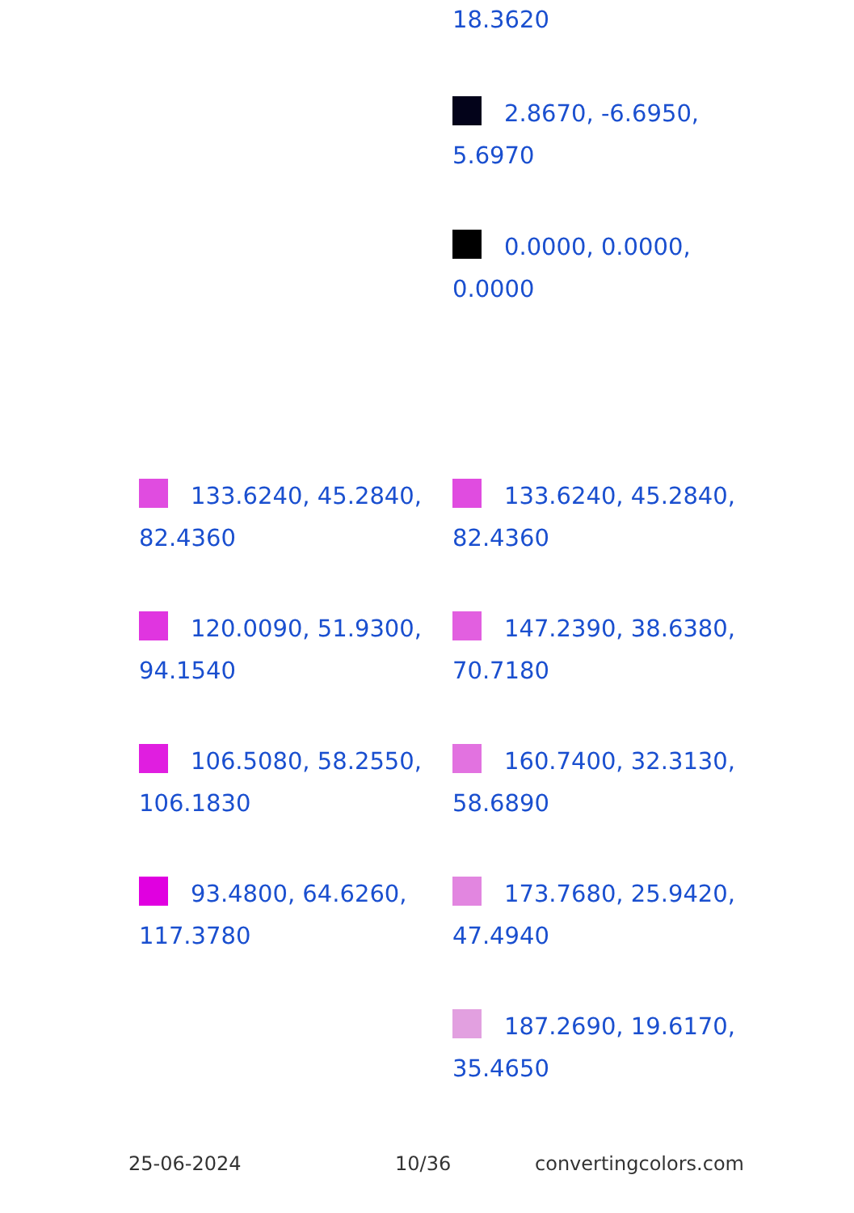18.3620
2.8670, -6.6950, 5.6970
0.0000, 0.0000, 0.0000
133.6240, 45.2840, 82.4360
133.6240, 45.2840, 82.4360
120.0090, 51.9300, 94.1540
147.2390, 38.6380, 70.7180
106.5080, 58.2550, 106.1830
160.7400, 32.3130, 58.6890
93.4800, 64.6260, 117.3780
173.7680, 25.9420, 47.4940
187.2690, 19.6170, 35.4650
25-06-2024 10/36 convertingcolors.com